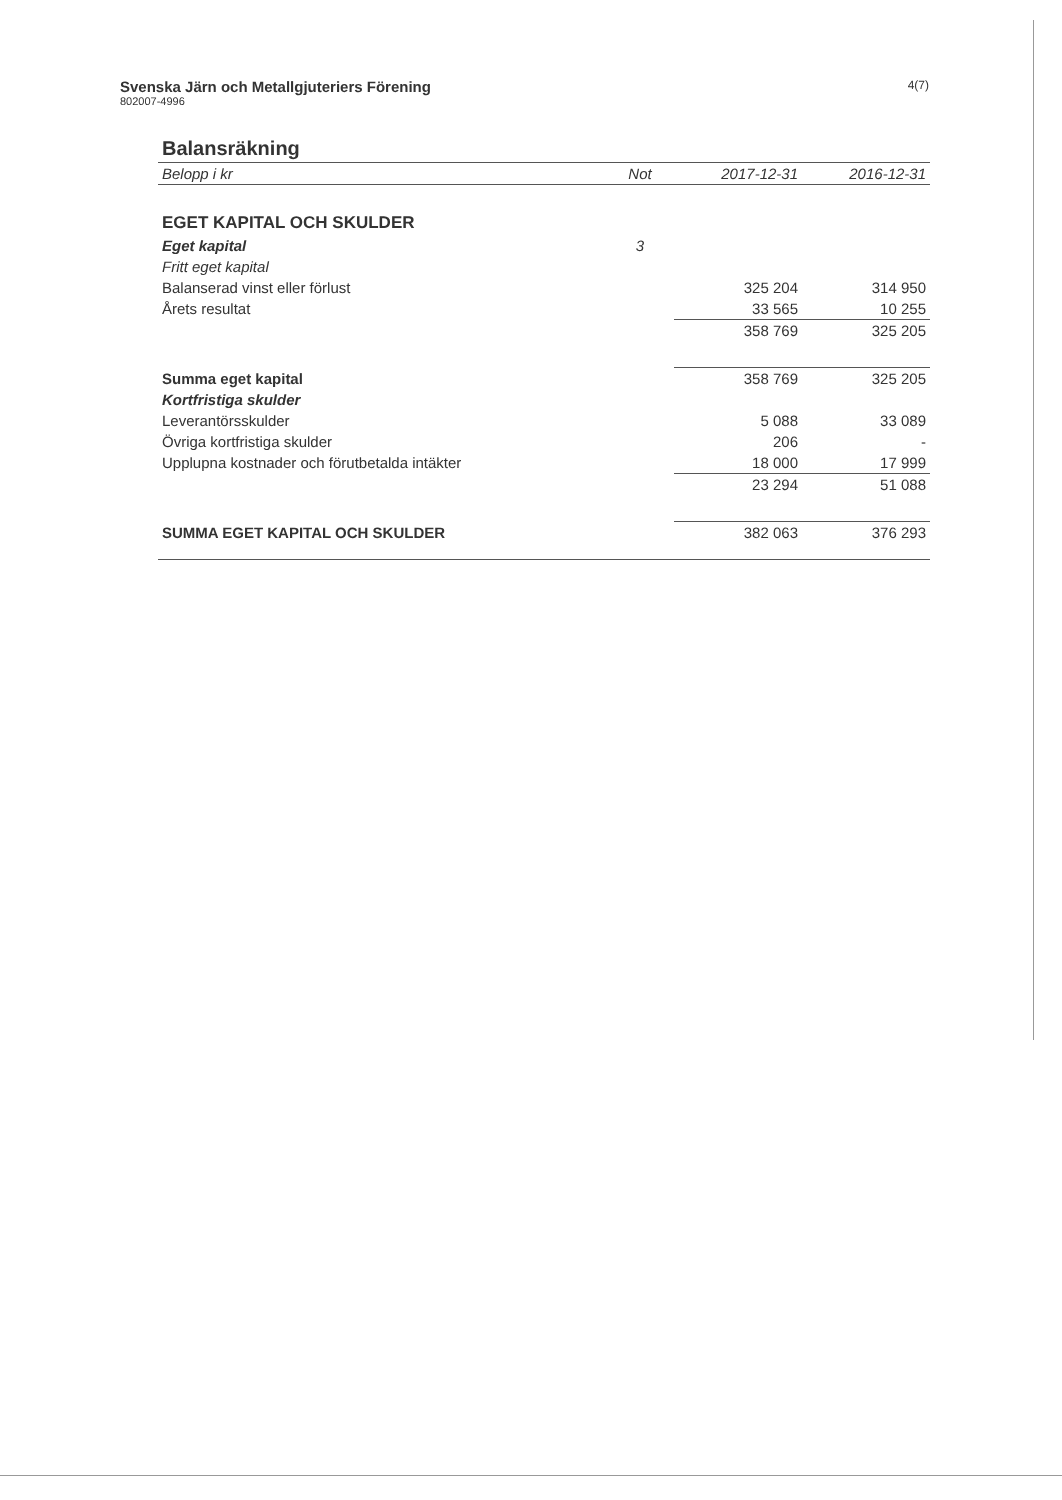Svenska Järn och Metallgjuteriers Förening
802007-4996
4(7)
| Balansräkning | | | |
| Belopp i kr | Not | 2017-12-31 | 2016-12-31 |
| EGET KAPITAL OCH SKULDER | | | |
| Eget kapital | 3 | | |
| Fritt eget kapital | | | |
| Balanserad vinst eller förlust | | 325 204 | 314 950 |
| Årets resultat | | 33 565 | 10 255 |
| | | 358 769 | 325 205 |
| Summa eget kapital | | 358 769 | 325 205 |
| Kortfristiga skulder | | | |
| Leverantörsskulder | | 5 088 | 33 089 |
| Övriga kortfristiga skulder | | 206 | - |
| Upplupna kostnader och förutbetalda intäkter | | 18 000 | 17 999 |
| | | 23 294 | 51 088 |
| SUMMA EGET KAPITAL OCH SKULDER | | 382 063 | 376 293 |